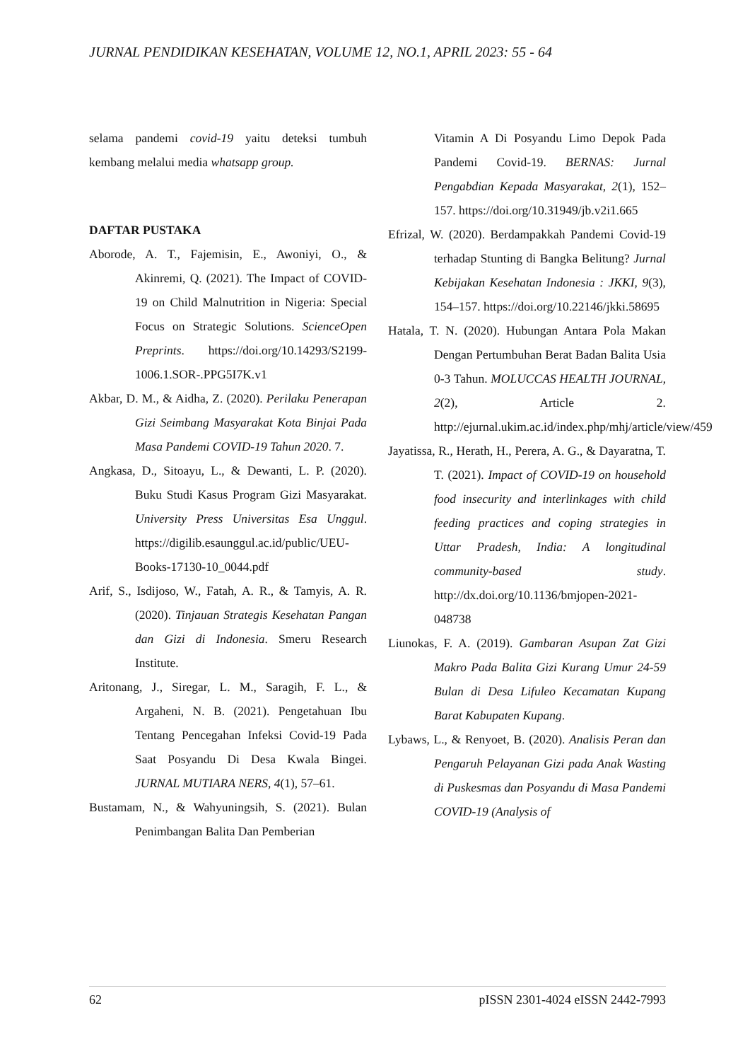JURNAL PENDIDIKAN KESEHATAN, VOLUME 12, NO.1, APRIL 2023: 55 - 64
selama pandemi covid-19 yaitu deteksi tumbuh kembang melalui media whatsapp group.
DAFTAR PUSTAKA
Aborode, A. T., Fajemisin, E., Awoniyi, O., & Akinremi, Q. (2021). The Impact of COVID-19 on Child Malnutrition in Nigeria: Special Focus on Strategic Solutions. ScienceOpen Preprints. https://doi.org/10.14293/S2199-1006.1.SOR-.PPG5I7K.v1
Akbar, D. M., & Aidha, Z. (2020). Perilaku Penerapan Gizi Seimbang Masyarakat Kota Binjai Pada Masa Pandemi COVID-19 Tahun 2020. 7.
Angkasa, D., Sitoayu, L., & Dewanti, L. P. (2020). Buku Studi Kasus Program Gizi Masyarakat. University Press Universitas Esa Unggul. https://digilib.esaunggul.ac.id/public/UEU-Books-17130-10_0044.pdf
Arif, S., Isdijoso, W., Fatah, A. R., & Tamyis, A. R. (2020). Tinjauan Strategis Kesehatan Pangan dan Gizi di Indonesia. Smeru Research Institute.
Aritonang, J., Siregar, L. M., Saragih, F. L., & Argaheni, N. B. (2021). Pengetahuan Ibu Tentang Pencegahan Infeksi Covid-19 Pada Saat Posyandu Di Desa Kwala Bingei. JURNAL MUTIARA NERS, 4(1), 57–61.
Bustamam, N., & Wahyuningsih, S. (2021). Bulan Penimbangan Balita Dan Pemberian
Vitamin A Di Posyandu Limo Depok Pada Pandemi Covid-19. BERNAS: Jurnal Pengabdian Kepada Masyarakat, 2(1), 152–157. https://doi.org/10.31949/jb.v2i1.665
Efrizal, W. (2020). Berdampakkah Pandemi Covid-19 terhadap Stunting di Bangka Belitung? Jurnal Kebijakan Kesehatan Indonesia : JKKI, 9(3), 154–157. https://doi.org/10.22146/jkki.58695
Hatala, T. N. (2020). Hubungan Antara Pola Makan Dengan Pertumbuhan Berat Badan Balita Usia 0-3 Tahun. MOLUCCAS HEALTH JOURNAL, 2(2), Article 2. http://ejurnal.ukim.ac.id/index.php/mhj/article/view/459
Jayatissa, R., Herath, H., Perera, A. G., & Dayaratna, T. T. (2021). Impact of COVID-19 on household food insecurity and interlinkages with child feeding practices and coping strategies in Uttar Pradesh, India: A longitudinal community-based study. http://dx.doi.org/10.1136/bmjopen-2021-048738
Liunokas, F. A. (2019). Gambaran Asupan Zat Gizi Makro Pada Balita Gizi Kurang Umur 24-59 Bulan di Desa Lifuleo Kecamatan Kupang Barat Kabupaten Kupang.
Lybaws, L., & Renyoet, B. (2020). Analisis Peran dan Pengaruh Pelayanan Gizi pada Anak Wasting di Puskesmas dan Posyandu di Masa Pandemi COVID-19 (Analysis of
62 pISSN 2301-4024 eISSN 2442-7993